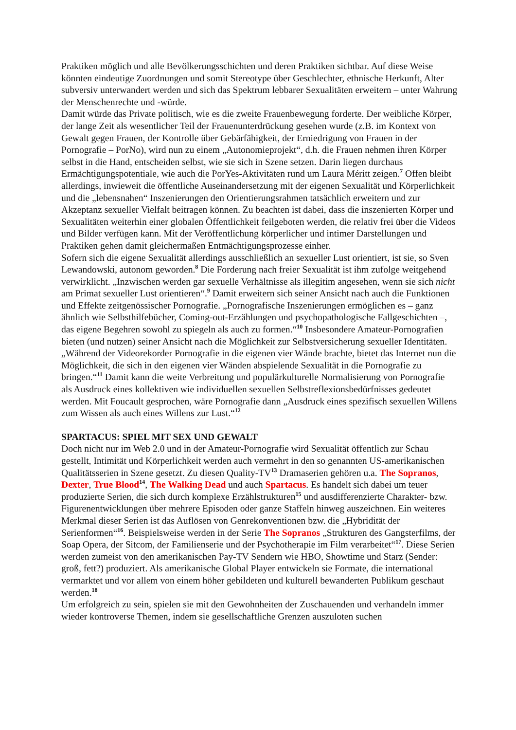Praktiken möglich und alle Bevölkerungsschichten und deren Praktiken sichtbar. Auf diese Weise könnten eindeutige Zuordnungen und somit Stereotype über Geschlechter, ethnische Herkunft, Alter subversiv unterwandert werden und sich das Spektrum lebbarer Sexualitäten erweitern – unter Wahrung der Menschenrechte und -würde.
Damit würde das Private politisch, wie es die zweite Frauenbewegung forderte. Der weibliche Körper, der lange Zeit als wesentlicher Teil der Frauenunterdrückung gesehen wurde (z.B. im Kontext von Gewalt gegen Frauen, der Kontrolle über Gebärfähigkeit, der Erniedrigung von Frauen in der Pornografie – PorNo), wird nun zu einem „Autonomieprojekt“, d.h. die Frauen nehmen ihren Körper selbst in die Hand, entscheiden selbst, wie sie sich in Szene setzen. Darin liegen durchaus Ermächtigungspotentiale, wie auch die PorYes-Aktivitäten rund um Laura Méritt zeigen.<sup>7</sup> Offen bleibt allerdings, inwieweit die öffentliche Auseinandersetzung mit der eigenen Sexualität und Körperlichkeit und die „lebensnahen“ Inszenierungen den Orientierungsrahmen tatsächlich erweitern und zur Akzeptanz sexueller Vielfalt beitragen können. Zu beachten ist dabei, dass die inszenierten Körper und Sexualitäten weiterhin einer globalen Öffentlichkeit feilgeboten werden, die relativ frei über die Videos und Bilder verfügen kann. Mit der Veröffentlichung körperlicher und intimer Darstellungen und Praktiken gehen damit gleichermaßen Entmächtigungsprozesse einher.
Sofern sich die eigene Sexualität allerdings ausschließlich an sexueller Lust orientiert, ist sie, so Sven Lewandowski, autonom geworden.<sup>8</sup> Die Forderung nach freier Sexualität ist ihm zufolge weitgehend verwirklicht. „Inzwischen werden gar sexuelle Verhältnisse als illegitim angesehen, wenn sie sich nicht am Primat sexueller Lust orientieren“.<sup>9</sup> Damit erweitern sich seiner Ansicht nach auch die Funktionen und Effekte zeitgenössischer Pornografie. „Pornografische Inszenierungen ermöglichen es – ganz ähnlich wie Selbsthilfebücher, Coming-out-Erzählungen und psychopathologische Fallgeschichten –, das eigene Begehren sowohl zu spiegeln als auch zu formen.“<sup>10</sup> Insbesondere Amateur-Pornografien bieten (und nutzen) seiner Ansicht nach die Möglichkeit zur Selbstversicherung sexueller Identitäten. „Während der Videorekorder Pornografie in die eigenen vier Wände brachte, bietet das Internet nun die Möglichkeit, die sich in den eigenen vier Wänden abspielende Sexualität in die Pornografie zu bringen.“<sup>11</sup> Damit kann die weite Verbreitung und populärkulturelle Normalisierung von Pornografie als Ausdruck eines kollektiven wie individuellen sexuellen Selbstreflexionsbedürfnisses gedeutet werden. Mit Foucault gesprochen, wäre Pornografie dann „Ausdruck eines spezifisch sexuellen Willens zum Wissen als auch eines Willens zur Lust.“<sup>12</sup>
SPARTACUS: SPIEL MIT SEX UND GEWALT
Doch nicht nur im Web 2.0 und in der Amateur-Pornografie wird Sexualität öffentlich zur Schau gestellt, Intimität und Körperlichkeit werden auch vermehrt in den so genannten US-amerikanischen Qualitätsserien in Szene gesetzt. Zu diesen Quality-TV<sup>13</sup> Dramaserien gehören u.a. The Sopranos, Dexter, True Blood<sup>14</sup>, The Walking Dead und auch Spartacus. Es handelt sich dabei um teuer produzierte Serien, die sich durch komplexe Erzählstrukturen<sup>15</sup> und ausdifferenzierte Charakter- bzw. Figurenentwicklungen über mehrere Episoden oder ganze Staffeln hinweg auszeichnen. Ein weiteres Merkmal dieser Serien ist das Auflösen von Genrekonventionen bzw. die „Hybridität der Serienformen“<sup>16</sup>. Beispielsweise werden in der Serie The Sopranos „Strukturen des Gangsterfilms, der Soap Opera, der Sitcom, der Familienserie und der Psychotherapie im Film verarbeitet“<sup>17</sup>. Diese Serien werden zumeist von den amerikanischen Pay-TV Sendern wie HBO, Showtime und Starz (Sender: groß, fett?) produziert. Als amerikanische Global Player entwickeln sie Formate, die international vermarktet und vor allem von einem höher gebildeten und kulturell bewanderten Publikum geschaut werden.<sup>18</sup>
Um erfolgreich zu sein, spielen sie mit den Gewohnheiten der Zuschauenden und verhandeln immer wieder kontroverse Themen, indem sie gesellschaftliche Grenzen auszuloten suchen